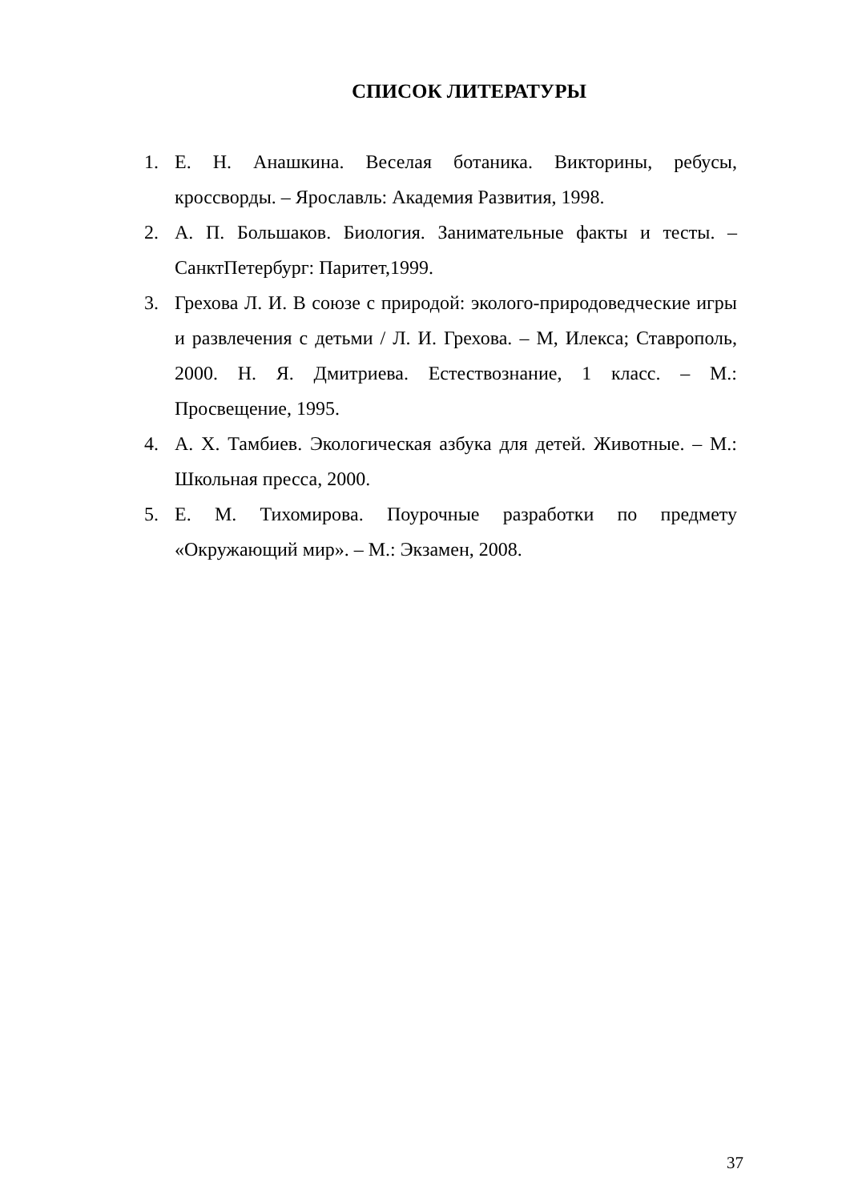СПИСОК ЛИТЕРАТУРЫ
1. Е. Н. Анашкина. Веселая ботаника. Викторины, ребусы, кроссворды. – Ярославль: Академия Развития, 1998.
2. А. П. Большаков. Биология. Занимательные факты и тесты. – СанктПетербург: Паритет,1999.
3. Грехова Л. И. В союзе с природой: эколого-природоведческие игры и развлечения с детьми / Л. И. Грехова. – М, Илекса; Ставрополь, 2000. Н. Я. Дмитриева. Естествознание, 1 класс. – М.: Просвещение, 1995.
4. А. Х. Тамбиев. Экологическая азбука для детей. Животные. – М.: Школьная пресса, 2000.
5. Е. М. Тихомирова. Поурочные разработки по предмету «Окружающий мир». – М.: Экзамен, 2008.
37